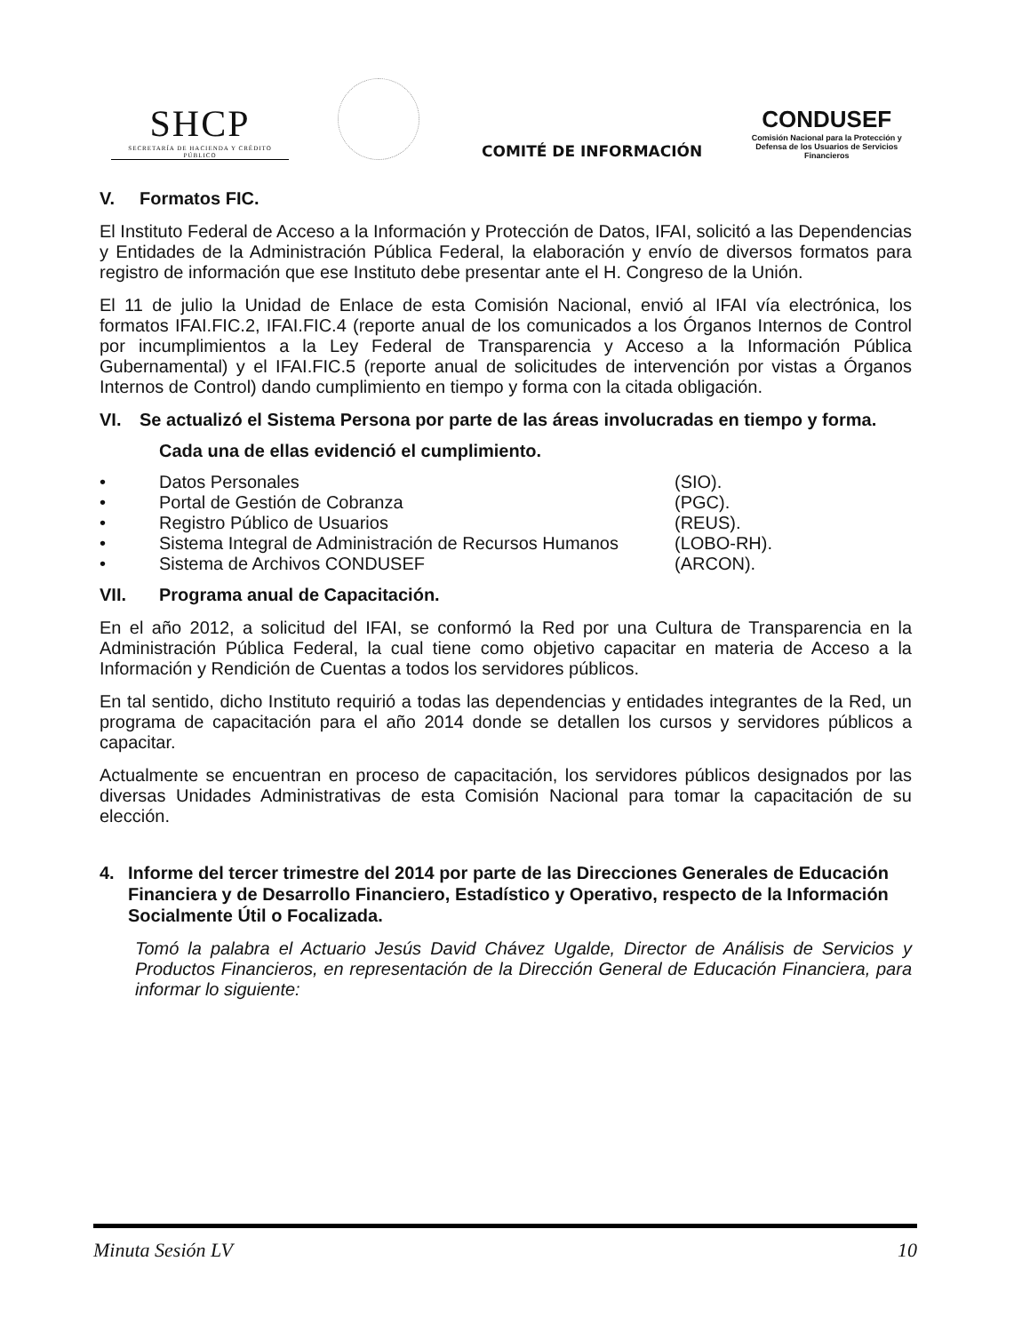SHCP
SECRETARÍA DE HACIENDA Y CRÉDITO PÚBLICO
COMITÉ DE INFORMACIÓN
CONDUSEF
Comisión Nacional para la Protección y Defensa de los Usuarios de Servicios Financieros
V. Formatos FIC.
El Instituto Federal de Acceso a la Información y Protección de Datos, IFAI, solicitó a las Dependencias y Entidades de la Administración Pública Federal, la elaboración y envío de diversos formatos para registro de información que ese Instituto debe presentar ante el H. Congreso de la Unión.
El 11 de julio la Unidad de Enlace de esta Comisión Nacional, envió al IFAI vía electrónica, los formatos IFAI.FIC.2, IFAI.FIC.4 (reporte anual de los comunicados a los Órganos Internos de Control por incumplimientos a la Ley Federal de Transparencia y Acceso a la Información Pública Gubernamental) y el IFAI.FIC.5 (reporte anual de solicitudes de intervención por vistas a Órganos Internos de Control) dando cumplimiento en tiempo y forma con la citada obligación.
VI. Se actualizó el Sistema Persona por parte de las áreas involucradas en tiempo y forma.
Cada una de ellas evidenció el cumplimiento.
• Datos Personales (SIO).
• Portal de Gestión de Cobranza (PGC).
• Registro Público de Usuarios (REUS).
• Sistema Integral de Administración de Recursos Humanos (LOBO-RH).
• Sistema de Archivos CONDUSEF (ARCON).
VII. Programa anual de Capacitación.
En el año 2012, a solicitud del IFAI, se conformó la Red por una Cultura de Transparencia en la Administración Pública Federal, la cual tiene como objetivo capacitar en materia de Acceso a la Información y Rendición de Cuentas a todos los servidores públicos.
En tal sentido, dicho Instituto requirió a todas las dependencias y entidades integrantes de la Red, un programa de capacitación para el año 2014 donde se detallen los cursos y servidores públicos a capacitar.
Actualmente se encuentran en proceso de capacitación, los servidores públicos designados por las diversas Unidades Administrativas de esta Comisión Nacional para tomar la capacitación de su elección.
4. Informe del tercer trimestre del 2014 por parte de las Direcciones Generales de Educación Financiera y de Desarrollo Financiero, Estadístico y Operativo, respecto de la Información Socialmente Útil o Focalizada.
Tomó la palabra el Actuario Jesús David Chávez Ugalde, Director de Análisis de Servicios y Productos Financieros, en representación de la Dirección General de Educación Financiera, para informar lo siguiente:
Minuta Sesión LV 10